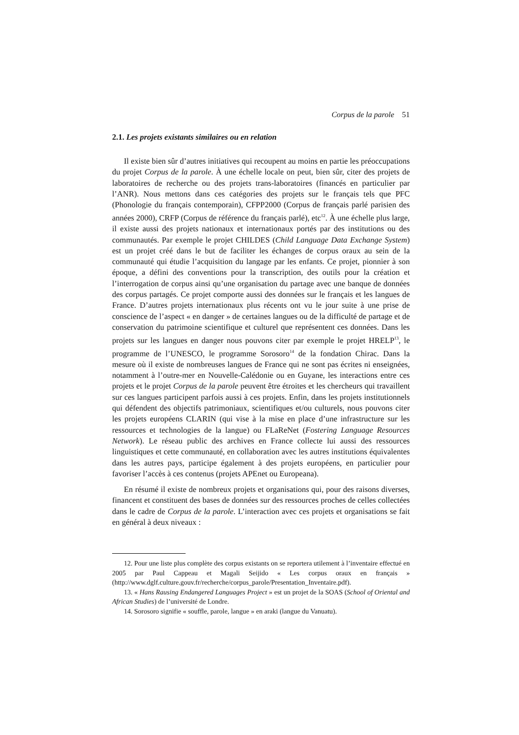Corpus de la parole 51
2.1. Les projets existants similaires ou en relation
Il existe bien sûr d’autres initiatives qui recoupent au moins en partie les préoccupations du projet Corpus de la parole. À une échelle locale on peut, bien sûr, citer des projets de laboratoires de recherche ou des projets trans-laboratoires (financés en particulier par l’ANR). Nous mettons dans ces catégories des projets sur le français tels que PFC (Phonologie du français contemporain), CFPP2000 (Corpus de français parlé parisien des années 2000), CRFP (Corpus de référence du français parlé), etc<sup>12</sup>. À une échelle plus large, il existe aussi des projets nationaux et internationaux portés par des institutions ou des communautés. Par exemple le projet CHILDES (Child Language Data Exchange System) est un projet créé dans le but de faciliter les échanges de corpus oraux au sein de la communauté qui étudie l’acquisition du langage par les enfants. Ce projet, pionnier à son époque, a défini des conventions pour la transcription, des outils pour la création et l’interrogation de corpus ainsi qu’une organisation du partage avec une banque de données des corpus partagés. Ce projet comporte aussi des données sur le français et les langues de France. D’autres projets internationaux plus récents ont vu le jour suite à une prise de conscience de l’aspect « en danger » de certaines langues ou de la difficulté de partage et de conservation du patrimoine scientifique et culturel que représentent ces données. Dans les projets sur les langues en danger nous pouvons citer par exemple le projet HRELP<sup>13</sup>, le programme de l’UNESCO, le programme Sorosoro<sup>14</sup> de la fondation Chirac. Dans la mesure où il existe de nombreuses langues de France qui ne sont pas écrites ni enseignées, notamment à l’outre-mer en Nouvelle-Calédonie ou en Guyane, les interactions entre ces projets et le projet Corpus de la parole peuvent être étroites et les chercheurs qui travaillent sur ces langues participent parfois aussi à ces projets. Enfin, dans les projets institutionnels qui défendent des objectifs patrimoniaux, scientifiques et/ou culturels, nous pouvons citer les projets européens CLARIN (qui vise à la mise en place d’une infrastructure sur les ressources et technologies de la langue) ou FLaReNet (Fostering Language Resources Network). Le réseau public des archives en France collecte lui aussi des ressources linguistiques et cette communauté, en collaboration avec les autres institutions équivalentes dans les autres pays, participe également à des projets européens, en particulier pour favoriser l’accès à ces contenus (projets APEnet ou Europeana).
En résumé il existe de nombreux projets et organisations qui, pour des raisons diverses, financent et constituent des bases de données sur des ressources proches de celles collectées dans le cadre de Corpus de la parole. L’interaction avec ces projets et organisations se fait en général à deux niveaux :
12. Pour une liste plus complète des corpus existants on se reportera utilement à l’inventaire effectué en 2005 par Paul Cappeau et Magali Seijido « Les corpus oraux en français » (http://www.dglf.culture.gouv.fr/recherche/corpus_parole/Presentation_Inventaire.pdf).
13. « Hans Rausing Endangered Languages Project » est un projet de la SOAS (School of Oriental and African Studies) de l’université de Londre.
14. Sorosoro signifie « souffle, parole, langue » en araki (langue du Vanuatu).